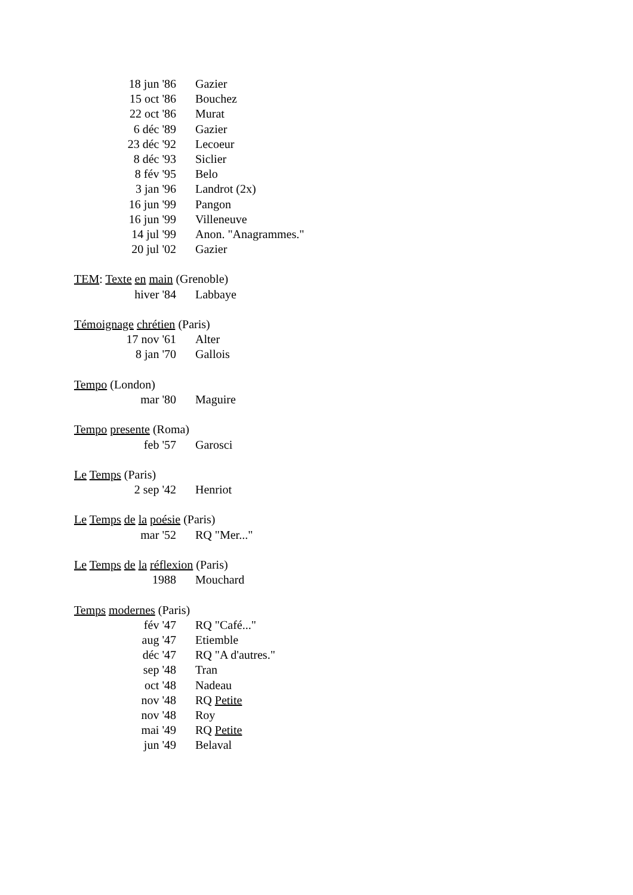18 jun '86 Gazier
15 oct '86 Bouchez
22 oct '86 Murat
6 déc '89 Gazier
23 déc '92 Lecoeur
8 déc '93 Siclier
8 fév '95 Belo
3 jan '96 Landrot (2x)
16 jun '99 Pangon
16 jun '99 Villeneuve
14 jul '99 Anon. "Anagrammes."
20 jul '02 Gazier
TEM: Texte en main (Grenoble)
hiver '84 Labbaye
Témoignage chrétien (Paris)
17 nov '61 Alter
8 jan '70 Gallois
Tempo (London)
mar '80 Maguire
Tempo presente (Roma)
feb '57 Garosci
Le Temps (Paris)
2 sep '42 Henriot
Le Temps de la poésie (Paris)
mar '52 RQ "Mer..."
Le Temps de la réflexion (Paris)
1988 Mouchard
Temps modernes (Paris)
fév '47 RQ "Café..."
aug '47 Etiemble
déc '47 RQ "A d'autres."
sep '48 Tran
oct '48 Nadeau
nov '48 RQ Petite
nov '48 Roy
mai '49 RQ Petite
jun '49 Belaval